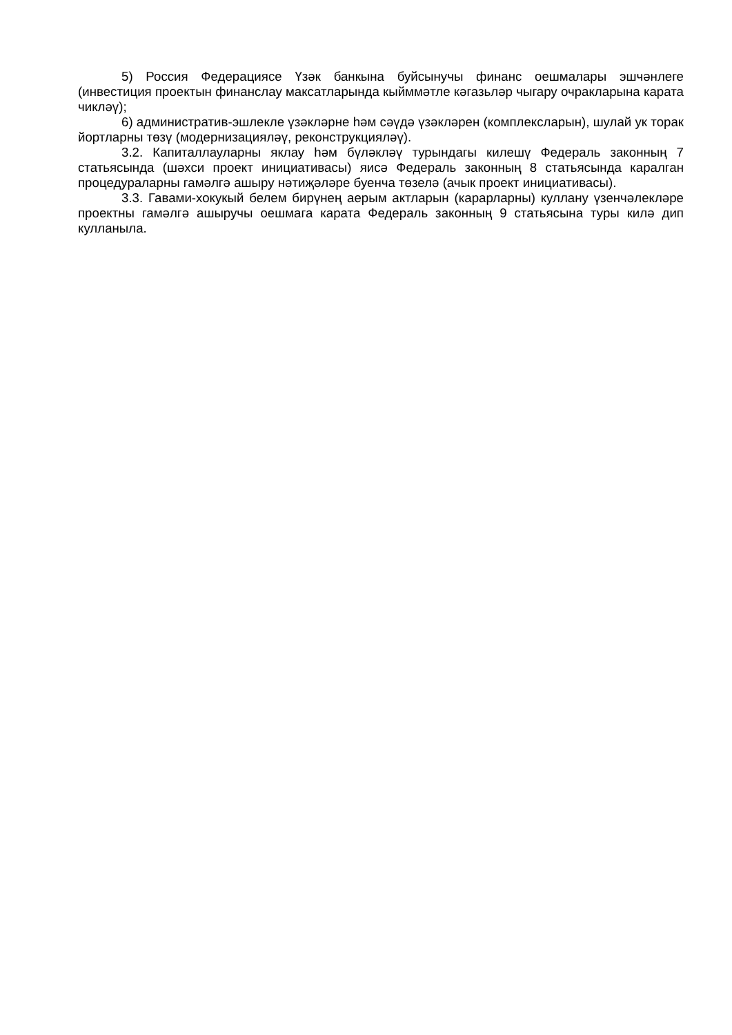5) Россия Федерациясе Үзәк банкына буйсынучы финанс оешмалары эшчәнлеге (инвестиция проектын финанслау максатларында кыйммәтле кәгазьләр чыгару очракларына карата чикләү);
6) административ-эшлекле үзәкләрне һәм сәүдә үзәкләрен (комплексларын), шулай ук торак йортларны төзү (модернизацияләү, реконструкцияләү).
3.2. Капиталлауларны яклау һәм бүләкләү турындагы килешү Федераль законның 7 статьясында (шәхси проект инициативасы) яисә Федераль законның 8 статьясында каралган процедураларны гамәлгә ашыру нәтиҗәләре буенча төзелә (ачык проект инициативасы).
3.3. Гавами-хокукый белем бирүнең аерым актларын (карарларны) куллану үзенчәлекләре проектны гамәлгә ашыручы оешмага карата Федераль законның 9 статьясына туры килә дип кулланыла.